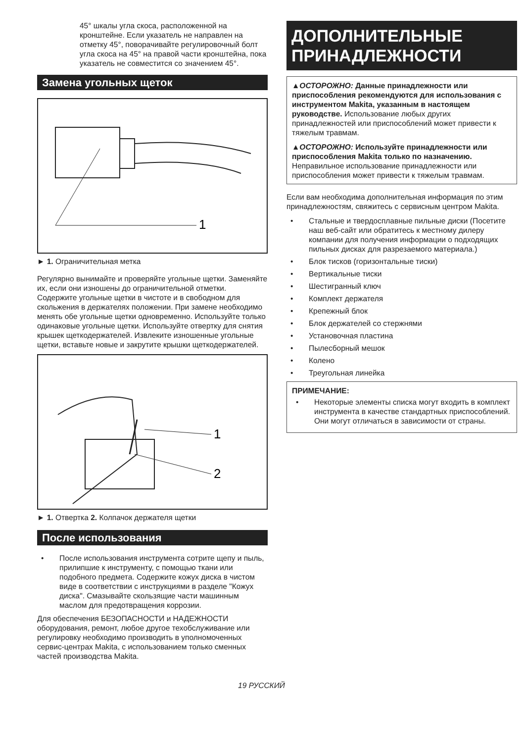45° шкалы угла скоса, расположенной на кронштейне. Если указатель не направлен на отметку 45°, поворачивайте регулировочный болт угла скоса на 45° на правой части кронштейна, пока указатель не совместится со значением 45°.
Замена угольных щеток
1
► 1. Ограничительная метка
Регулярно вынимайте и проверяйте угольные щетки. Заменяйте их, если они изношены до ограничительной отметки. Содержите угольные щетки в чистоте и в свободном для скольжения в держателях положении. При замене необходимо менять обе угольные щетки одновременно. Используйте только одинаковые угольные щетки. Используйте отвертку для снятия крышек щеткодержателей. Извлеките изношенные угольные щетки, вставьте новые и закрутите крышки щеткодержателей.
1
2
► 1. Отвертка 2. Колпачок держателя щетки
После использования
• После использования инструмента сотрите щепу и пыль, прилипшие к инструменту, с помощью ткани или подобного предмета. Содержите кожух диска в чистом виде в соответствии с инструкциями в разделе "Кожух диска". Смазывайте скользящие части машинным маслом для предотвращения коррозии.
Для обеспечения БЕЗОПАСНОСТИ и НАДЕЖНОСТИ оборудования, ремонт, любое другое техобслуживание или регулировку необходимо производить в уполномоченных сервис-центрах Makita, с использованием только сменных частей производства Makita.
ДОПОЛНИТЕЛЬНЫЕ ПРИНАДЛЕЖНОСТИ
▲ОСТОРОЖНО: Данные принадлежности или приспособления рекомендуются для использования с инструментом Makita, указанным в настоящем руководстве. Использование любых других принадлежностей или приспособлений может привести к тяжелым травмам.
▲ОСТОРОЖНО: Используйте принадлежности или приспособления Makita только по назначению. Неправильное использование принадлежности или приспособления может привести к тяжелым травмам.
Если вам необходима дополнительная информация по этим принадлежностям, свяжитесь с сервисным центром Makita.
• Стальные и твердосплавные пильные диски (Посетите наш веб-сайт или обратитесь к местному дилеру компании для получения информации о подходящих пильных дисках для разрезаемого материала.)
• Блок тисков (горизонтальные тиски)
• Вертикальные тиски
• Шестигранный ключ
• Комплект держателя
• Крепежный блок
• Блок держателей со стержнями
• Установочная пластина
• Пылесборный мешок
• Колено
• Треугольная линейка
ПРИМЕЧАНИЕ:
• Некоторые элементы списка могут входить в комплект инструмента в качестве стандартных приспособлений. Они могут отличаться в зависимости от страны.
19 РУССКИЙ